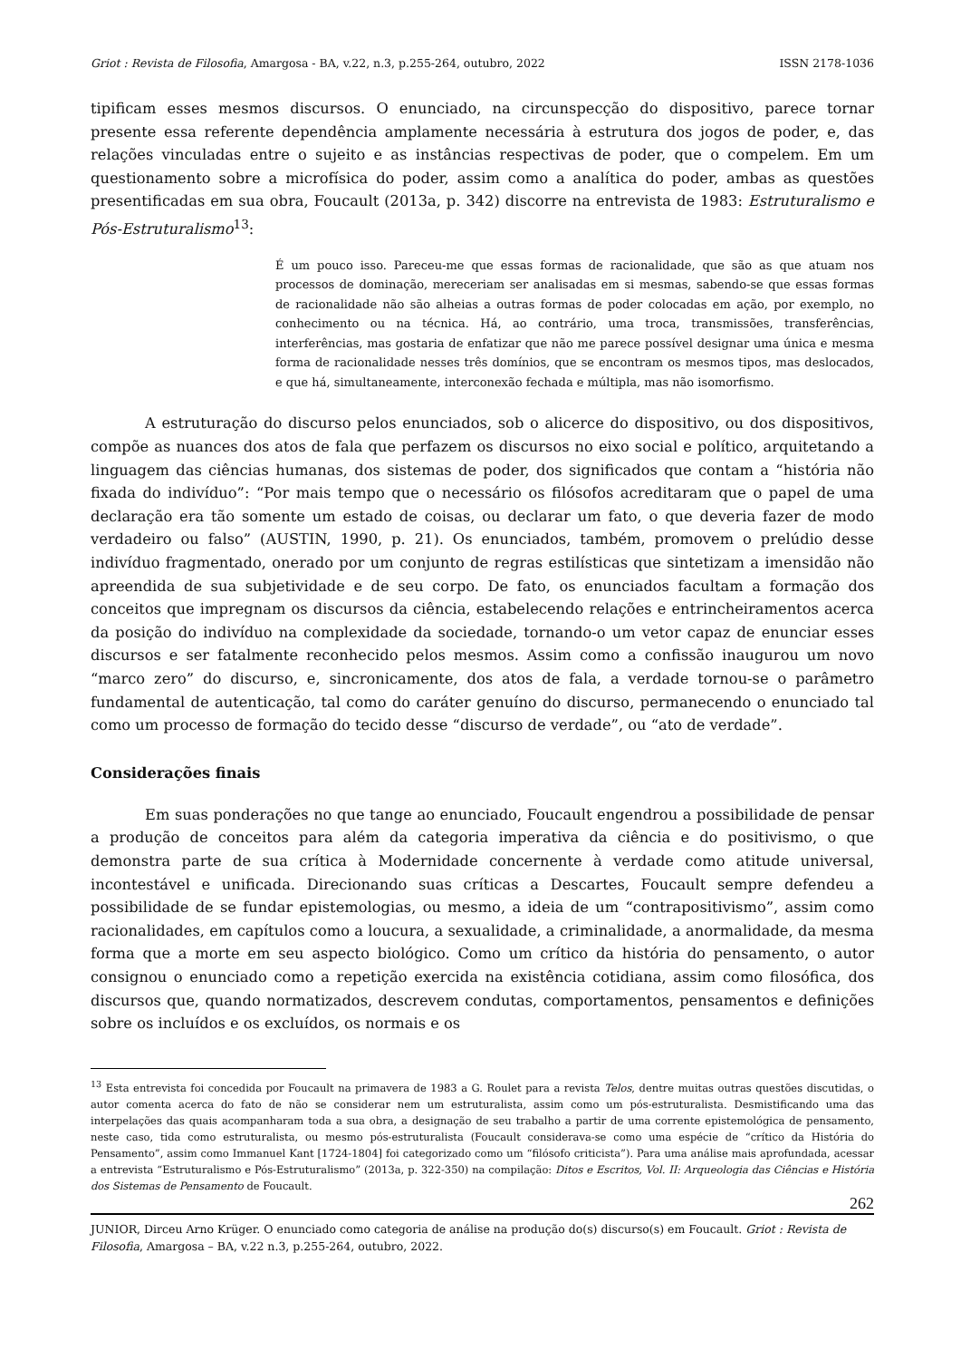Griot : Revista de Filosofia, Amargosa - BA, v.22, n.3, p.255-264, outubro, 2022 ISSN 2178-1036
tipificam esses mesmos discursos. O enunciado, na circunspecção do dispositivo, parece tornar presente essa referente dependência amplamente necessária à estrutura dos jogos de poder, e, das relações vinculadas entre o sujeito e as instâncias respectivas de poder, que o compelem. Em um questionamento sobre a microfísica do poder, assim como a analítica do poder, ambas as questões presentificadas em sua obra, Foucault (2013a, p. 342) discorre na entrevista de 1983: Estruturalismo e Pós-Estruturalismo<sup>13</sup>:
É um pouco isso. Pareceu-me que essas formas de racionalidade, que são as que atuam nos processos de dominação, mereceriam ser analisadas em si mesmas, sabendo-se que essas formas de racionalidade não são alheias a outras formas de poder colocadas em ação, por exemplo, no conhecimento ou na técnica. Há, ao contrário, uma troca, transmissões, transferências, interferências, mas gostaria de enfatizar que não me parece possível designar uma única e mesma forma de racionalidade nesses três domínios, que se encontram os mesmos tipos, mas deslocados, e que há, simultaneamente, interconexão fechada e múltipla, mas não isomorfismo.
A estruturação do discurso pelos enunciados, sob o alicerce do dispositivo, ou dos dispositivos, compõe as nuances dos atos de fala que perfazem os discursos no eixo social e político, arquitetando a linguagem das ciências humanas, dos sistemas de poder, dos significados que contam a “história não fixada do indivíduo”: “Por mais tempo que o necessário os filósofos acreditaram que o papel de uma declaração era tão somente um estado de coisas, ou declarar um fato, o que deveria fazer de modo verdadeiro ou falso” (AUSTIN, 1990, p. 21). Os enunciados, também, promovem o prelúdio desse indivíduo fragmentado, onerado por um conjunto de regras estilísticas que sintetizam a imensidão não apreendida de sua subjetividade e de seu corpo. De fato, os enunciados facultam a formação dos conceitos que impregnam os discursos da ciência, estabelecendo relações e entrincheiramentos acerca da posição do indivíduo na complexidade da sociedade, tornando-o um vetor capaz de enunciar esses discursos e ser fatalmente reconhecido pelos mesmos. Assim como a confissão inaugurou um novo “marco zero” do discurso, e, sincronicamente, dos atos de fala, a verdade tornou-se o parâmetro fundamental de autenticação, tal como do caráter genuíno do discurso, permanecendo o enunciado tal como um processo de formação do tecido desse “discurso de verdade”, ou “ato de verdade”.
Considerações finais
Em suas ponderações no que tange ao enunciado, Foucault engendrou a possibilidade de pensar a produção de conceitos para além da categoria imperativa da ciência e do positivismo, o que demonstra parte de sua crítica à Modernidade concernente à verdade como atitude universal, incontestável e unificada. Direcionando suas críticas a Descartes, Foucault sempre defendeu a possibilidade de se fundar epistemologias, ou mesmo, a ideia de um “contrapositivismo”, assim como racionalidades, em capítulos como a loucura, a sexualidade, a criminalidade, a anormalidade, da mesma forma que a morte em seu aspecto biológico. Como um crítico da história do pensamento, o autor consignou o enunciado como a repetição exercida na existência cotidiana, assim como filosófica, dos discursos que, quando normatizados, descrevem condutas, comportamentos, pensamentos e definições sobre os incluídos e os excluídos, os normais e os
<sup>13</sup> Esta entrevista foi concedida por Foucault na primavera de 1983 a G. Roulet para a revista Telos, dentre muitas outras questões discutidas, o autor comenta acerca do fato de não se considerar nem um estruturalista, assim como um pós-estruturalista. Desmistificando uma das interpelações das quais acompanharam toda a sua obra, a designação de seu trabalho a partir de uma corrente epistemológica de pensamento, neste caso, tida como estruturalista, ou mesmo pós-estruturalista (Foucault considerava-se como uma espécie de “crítico da História do Pensamento”, assim como Immanuel Kant [1724-1804] foi categorizado como um “filósofo criticista”). Para uma análise mais aprofundada, acessar a entrevista “Estruturalismo e Pós-Estruturalismo” (2013a, p. 322-350) na compilação: Ditos e Escritos, Vol. II: Arqueologia das Ciências e História dos Sistemas de Pensamento de Foucault.
262
JUNIOR, Dirceu Arno Krüger. O enunciado como categoria de análise na produção do(s) discurso(s) em Foucault. Griot : Revista de Filosofia, Amargosa – BA, v.22 n.3, p.255-264, outubro, 2022.